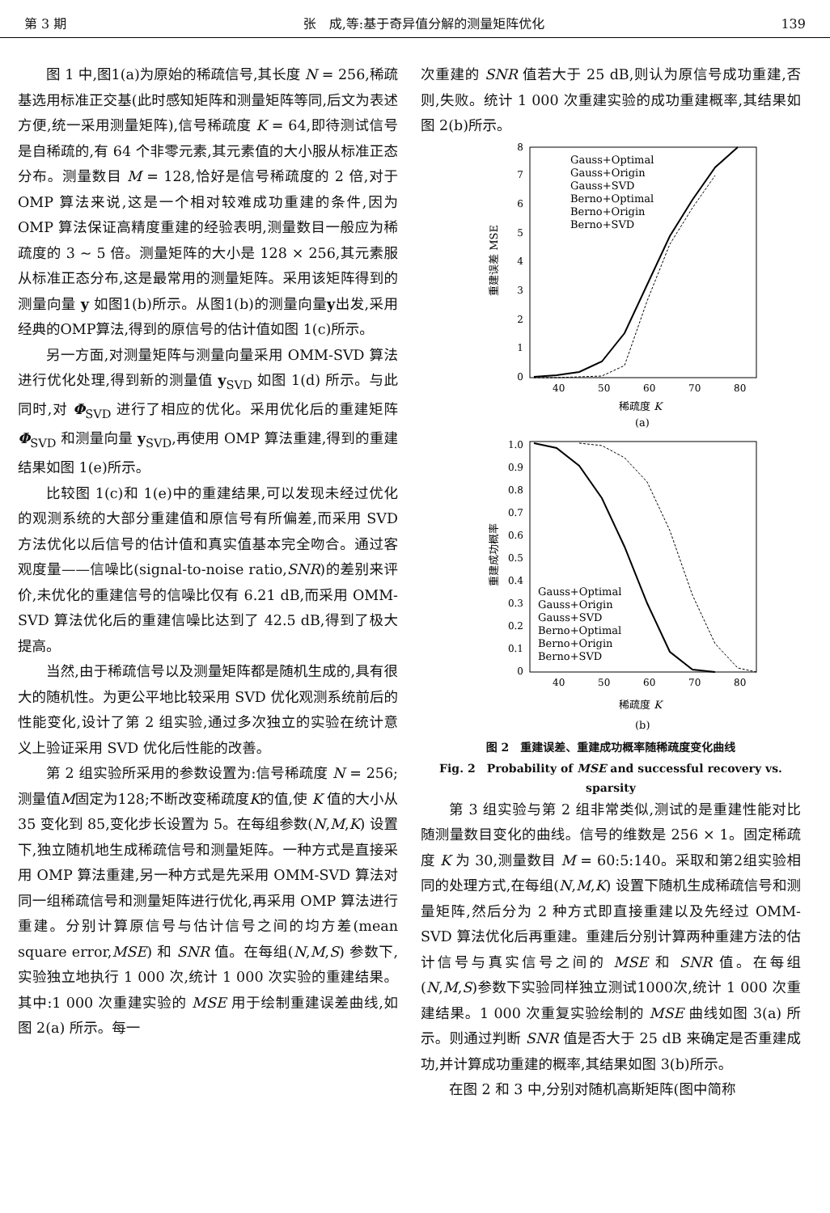第 3 期 张　成,等:基于奇异值分解的测量矩阵优化 139
图 1 中,图1(a)为原始的稀疏信号,其长度 N = 256,稀疏基选用标准正交基(此时感知矩阵和测量矩阵等同,后文为表述方便,统一采用测量矩阵),信号稀疏度 K = 64,即待测试信号是自稀疏的,有 64 个非零元素,其元素值的大小服从标准正态分布。测量数目 M = 128,恰好是信号稀疏度的 2 倍,对于 OMP 算法来说,这是一个相对较难成功重建的条件,因为 OMP 算法保证高精度重建的经验表明,测量数目一般应为稀疏度的 3 ~ 5 倍。测量矩阵的大小是 128 × 256,其元素服从标准正态分布,这是最常用的测量矩阵。采用该矩阵得到的测量向量 y 如图1(b)所示。从图1(b)的测量向量y出发,采用经典的OMP算法,得到的原信号的估计值如图 1(c)所示。
另一方面,对测量矩阵与测量向量采用 OMM-SVD 算法进行优化处理,得到新的测量值 y<sub>SVD</sub> 如图 1(d) 所示。与此同时,对 Φ<sub>SVD</sub> 进行了相应的优化。采用优化后的重建矩阵 Φ<sub>SVD</sub> 和测量向量 y<sub>SVD</sub>,再使用 OMP 算法重建,得到的重建结果如图 1(e)所示。
比较图 1(c)和 1(e)中的重建结果,可以发现未经过优化的观测系统的大部分重建值和原信号有所偏差,而采用 SVD 方法优化以后信号的估计值和真实值基本完全吻合。通过客观度量——信噪比(signal-to-noise ratio,SNR)的差别来评价,未优化的重建信号的信噪比仅有 6.21 dB,而采用 OMM-SVD 算法优化后的重建信噪比达到了 42.5 dB,得到了极大提高。
当然,由于稀疏信号以及测量矩阵都是随机生成的,具有很大的随机性。为更公平地比较采用 SVD 优化观测系统前后的性能变化,设计了第 2 组实验,通过多次独立的实验在统计意义上验证采用 SVD 优化后性能的改善。
第 2 组实验所采用的参数设置为:信号稀疏度 N = 256;测量值M固定为128;不断改变稀疏度K的值,使 K 值的大小从 35 变化到 85,变化步长设置为 5。在每组参数(N,M,K) 设置下,独立随机地生成稀疏信号和测量矩阵。一种方式是直接采用 OMP 算法重建,另一种方式是先采用 OMM-SVD 算法对同一组稀疏信号和测量矩阵进行优化,再采用 OMP 算法进行重建。分别计算原信号与估计信号之间的均方差(mean square error,MSE) 和 SNR 值。在每组(N,M,S) 参数下,实验独立地执行 1 000 次,统计 1 000 次实验的重建结果。其中:1 000 次重建实验的 MSE 用于绘制重建误差曲线,如图 2(a) 所示。每一
次重建的 SNR 值若大于 25 dB,则认为原信号成功重建,否则,失败。统计 1 000 次重建实验的成功重建概率,其结果如图 2(b)所示。
0
1
2
3
4
5
6
7
8
40
50
60
70
80
稀疏度 K
(a)
重建误差 MSE
Gauss+Optimal
Gauss+Origin
Gauss+SVD
Berno+Optimal
Berno+Origin
Berno+SVD
0
0.1
0.2
0.3
0.4
0.5
0.6
0.7
0.8
0.9
1.0
40
50
60
70
80
稀疏度 K
(b)
重建成功概率
Gauss+Optimal
Gauss+Origin
Gauss+SVD
Berno+Optimal
Berno+Origin
Berno+SVD
图 2　重建误差、重建成功概率随稀疏度变化曲线
Fig. 2　Probability of MSE and successful recovery vs. sparsity
第 3 组实验与第 2 组非常类似,测试的是重建性能对比随测量数目变化的曲线。信号的维数是 256 × 1。固定稀疏度 K 为 30,测量数目 M = 60:5:140。采取和第2组实验相同的处理方式,在每组(N,M,K) 设置下随机生成稀疏信号和测量矩阵,然后分为 2 种方式即直接重建以及先经过 OMM-SVD 算法优化后再重建。重建后分别计算两种重建方法的估计信号与真实信号之间的 MSE 和 SNR 值。在每组(N,M,S)参数下实验同样独立测试1000次,统计 1 000 次重建结果。1 000 次重复实验绘制的 MSE 曲线如图 3(a) 所示。则通过判断 SNR 值是否大于 25 dB 来确定是否重建成功,并计算成功重建的概率,其结果如图 3(b)所示。
在图 2 和 3 中,分别对随机高斯矩阵(图中简称